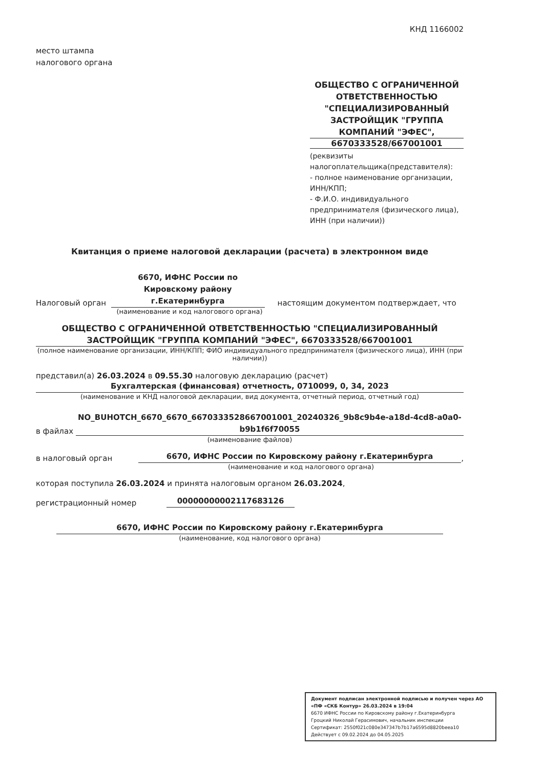КНД 1166002
место штампа
налогового органа
ОБЩЕСТВО С ОГРАНИЧЕННОЙ ОТВЕТСТВЕННОСТЬЮ "СПЕЦИАЛИЗИРОВАННЫЙ ЗАСТРОЙЩИК "ГРУППА КОМПАНИЙ "ЭФЕС",
6670333528/667001001
(реквизиты налогоплательщика(представителя):
- полное наименование организации, ИНН/КПП;
- Ф.И.О. индивидуального предпринимателя (физического лица), ИНН (при наличии))
Квитанция о приеме налоговой декларации (расчета) в электронном виде
Налоговый орган
6670, ИФНС России по Кировскому району г.Екатеринбурга
настоящим документом подтверждает, что
(наименование и код налогового органа)
ОБЩЕСТВО С ОГРАНИЧЕННОЙ ОТВЕТСТВЕННОСТЬЮ "СПЕЦИАЛИЗИРОВАННЫЙ ЗАСТРОЙЩИК "ГРУППА КОМПАНИЙ "ЭФЕС", 6670333528/667001001
(полное наименование организации, ИНН/КПП; ФИО индивидуального предпринимателя (физического лица), ИНН (при наличии))
представил(а) 26.03.2024 в 09.55.30 налоговую декларацию (расчет)
Бухгалтерская (финансовая) отчетность, 0710099, 0, 34, 2023
(наименование и КНД налоговой декларации, вид документа, отчетный период, отчетный год)
в файлах
NO_BUHOTCH_6670_6670_6670333528667001001_20240326_9b8c9b4e-a18d-4cd8-a0a0-b9b1f6f70055
(наименование файлов)
в налоговый орган
6670, ИФНС России по Кировскому району г.Екатеринбурга
,
(наименование и код налогового органа)
которая поступила 26.03.2024 и принята налоговым органом 26.03.2024,
регистрационный номер
00000000002117683126
6670, ИФНС России по Кировскому району г.Екатеринбурга
(наименование, код налогового органа)
Документ подписан электронной подписью и получен через АО «ПФ «СКБ Контур» 26.03.2024 в 19:04
6670 ИФНС России по Кировскому району г.Екатеринбурга
Гроцкий Николай Герасимович, начальник инспекции
Сертификат: 2550f021c080e347347b7b17a6595d8820beea10
Действует с 09.02.2024 до 04.05.2025